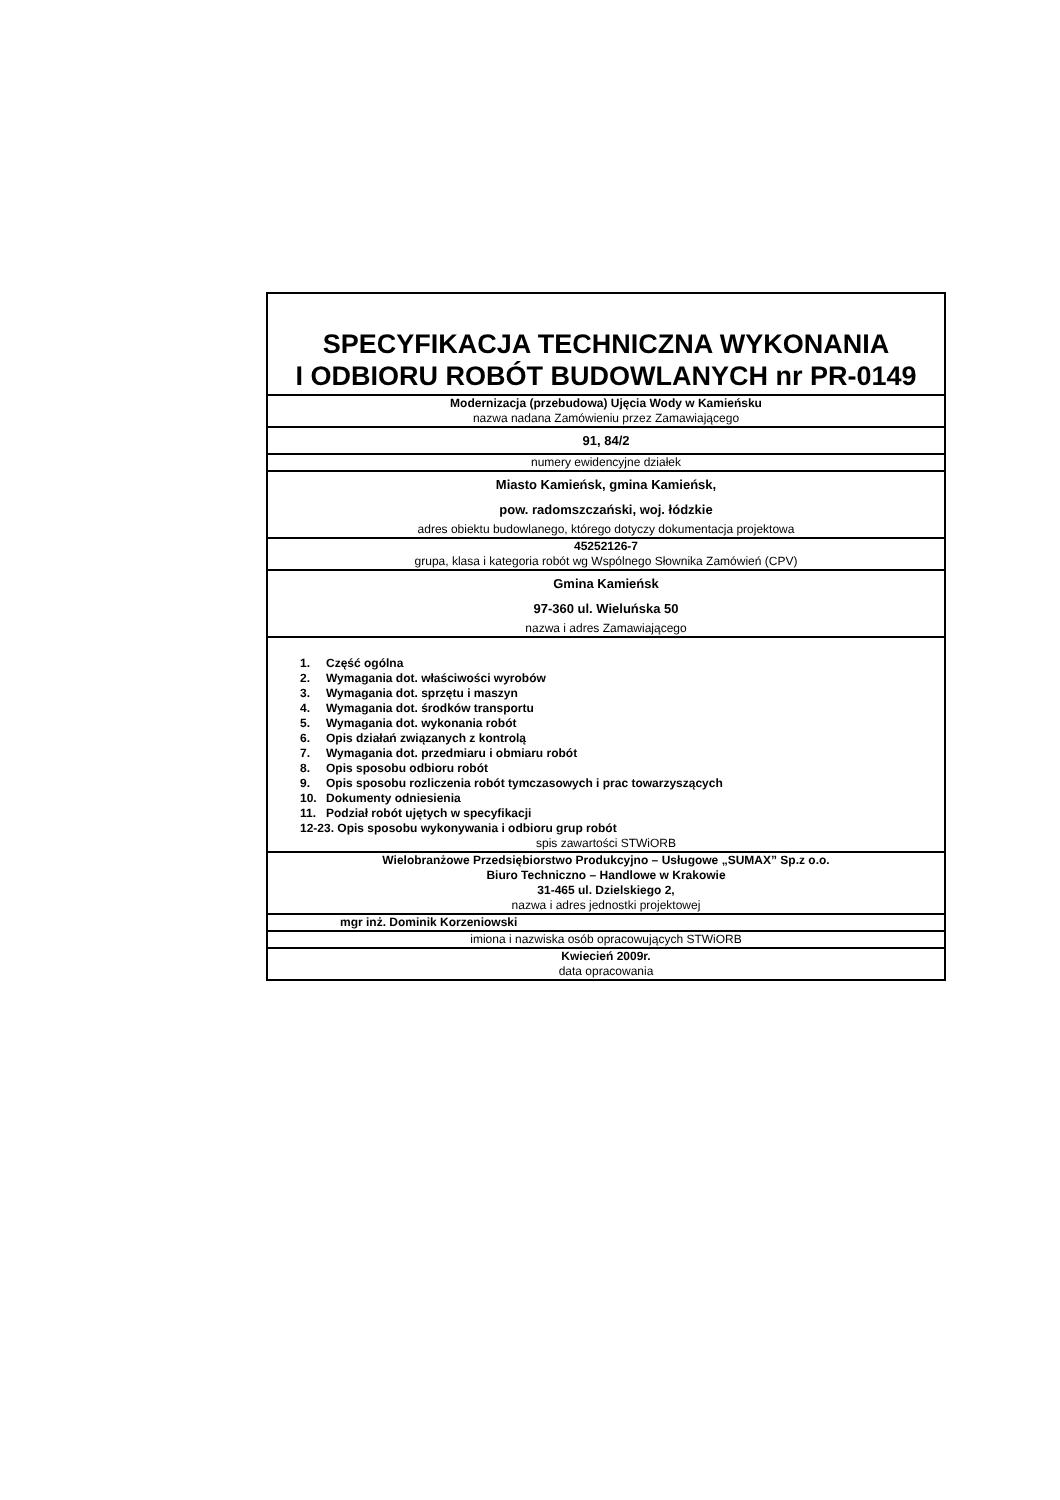| SPECYFIKACJA TECHNICZNA WYKONANIA I ODBIORU ROBÓT BUDOWLANYCH nr PR-0149 |
| Modernizacja (przebudowa) Ujęcia Wody w Kamieńsku nazwa nadana Zamówieniu przez Zamawiającego |
| 91, 84/2 |
| numery ewidencyjne działek |
| Miasto Kamieńsk, gmina Kamieńsk, pow. radomszczański, woj. łódzkie adres obiektu budowlanego, którego dotyczy dokumentacja projektowa |
| 45252126-7 grupa, klasa i kategoria robót wg Wspólnego Słownika Zamówień (CPV) |
| Gmina Kamieńsk 97-360 ul. Wieluńska 50 nazwa i adres Zamawiającego |
| 1. Część ogólna 2. Wymagania dot. właściwości wyrobów 3. Wymagania dot. sprzętu i maszyn 4. Wymagania dot. środków transportu 5. Wymagania dot. wykonania robót 6. Opis działań związanych z kontrolą 7. Wymagania dot. przedmiaru i obmiaru robót 8. Opis sposobu odbioru robót 9. Opis sposobu rozliczenia robót tymczasowych i prac towarzyszących 10. Dokumenty odniesienia 11. Podział robót ujętych w specyfikacji 12-23. Opis sposobu wykonywania i odbioru grup robót spis zawartości STWiORB |
| Wielobranżowe Przedsiębiorstwo Produkcyjno – Usługowe „SUMAX” Sp.z o.o. Biuro Techniczno – Handlowe w Krakowie 31-465 ul. Dzielskiego 2, nazwa i adres jednostki projektowej |
| mgr inż. Dominik Korzeniowski |
| imiona i nazwiska osób opracowujących STWiORB |
| Kwiecień 2009r. data opracowania |